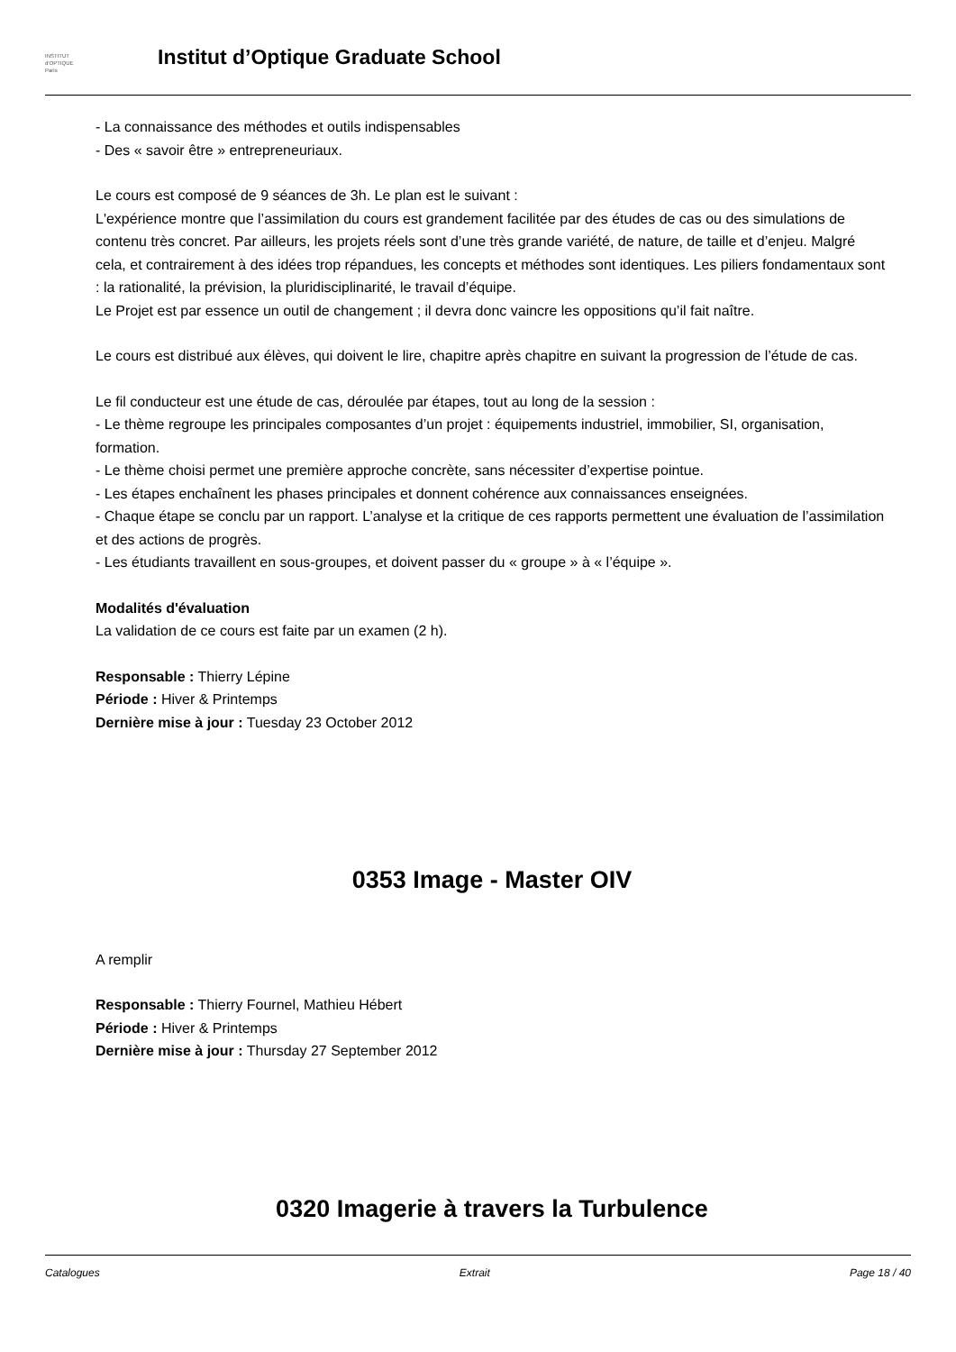INSTITUT
d'OPTIQUE
Paris
Institut d’Optique Graduate School
- La connaissance des méthodes et outils indispensables
- Des « savoir être » entrepreneuriaux.
Le cours est composé de 9 séances de 3h. Le plan est le suivant :
L'expérience montre que l’assimilation du cours est grandement facilitée par des études de cas ou des simulations de contenu très concret. Par ailleurs, les projets réels sont d’une très grande variété, de nature, de taille et d’enjeu. Malgré cela, et contrairement à des idées trop répandues, les concepts et méthodes sont identiques. Les piliers fondamentaux sont : la rationalité, la prévision, la pluridisciplinarité, le travail d’équipe.
Le Projet est par essence un outil de changement ; il devra donc vaincre les oppositions qu’il fait naître.
Le cours est distribué aux élèves, qui doivent le lire, chapitre après chapitre en suivant la progression de l’étude de cas.
Le fil conducteur est une étude de cas, déroulée par étapes, tout au long de la session :
- Le thème regroupe les principales composantes d’un projet : équipements industriel, immobilier, SI, organisation, formation.
- Le thème choisi permet une première approche concrète, sans nécessiter d’expertise pointue.
- Les étapes enchaînent les phases principales et donnent cohérence aux connaissances enseignées.
- Chaque étape se conclu par un rapport. L’analyse et la critique de ces rapports permettent une évaluation de l’assimilation et des actions de progrès.
- Les étudiants travaillent en sous-groupes, et doivent passer du « groupe » à « l’équipe ».
Modalités d'évaluation
La validation de ce cours est faite par un examen (2 h).
Responsable : Thierry Lépine
Période : Hiver & Printemps
Dernière mise à jour : Tuesday 23 October 2012
0353 Image - Master OIV
A remplir
Responsable : Thierry Fournel, Mathieu Hébert
Période : Hiver & Printemps
Dernière mise à jour : Thursday 27 September 2012
0320 Imagerie à travers la Turbulence
Catalogues Extrait Page 18 / 40